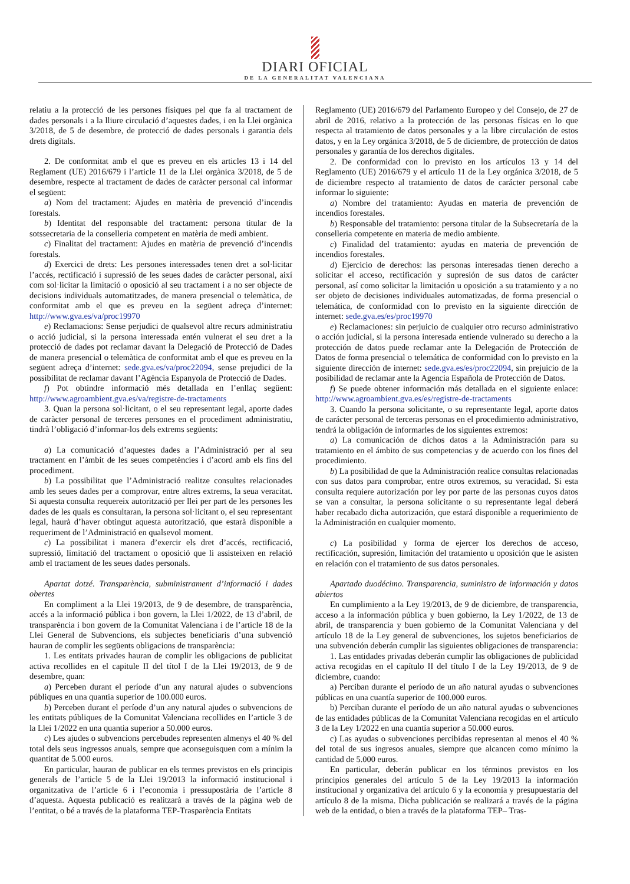DIARI OFICIAL
DE LA GENERALITAT VALENCIANA
relatiu a la protecció de les persones físiques pel que fa al tractament de dades personals i a la lliure circulació d’aquestes dades, i en la Llei orgànica 3/2018, de 5 de desembre, de protecció de dades personals i garantia dels drets digitals.
2. De conformitat amb el que es preveu en els articles 13 i 14 del Reglament (UE) 2016/679 i l’article 11 de la Llei orgànica 3/2018, de 5 de desembre, respecte al tractament de dades de caràcter personal cal informar el següent:
a) Nom del tractament: Ajudes en matèria de prevenció d’incendis forestals.
b) Identitat del responsable del tractament: persona titular de la sotssecretaria de la conselleria competent en matèria de medi ambient.
c) Finalitat del tractament: Ajudes en matèria de prevenció d’incendis forestals.
d) Exercici de drets: Les persones interessades tenen dret a sol·licitar l’accés, rectificació i supressió de les seues dades de caràcter personal, així com sol·licitar la limitació o oposició al seu tractament i a no ser objecte de decisions individuals automatitzades, de manera presencial o telemàtica, de conformitat amb el que es preveu en la següent adreça d’internet: http://www.gva.es/va/proc19970
e) Reclamacions: Sense perjudici de qualsevol altre recurs administratiu o acció judicial, si la persona interessada entén vulnerat el seu dret a la protecció de dades pot reclamar davant la Delegació de Protecció de Dades de manera presencial o telemàtica de conformitat amb el que es preveu en la següent adreça d’internet: sede.gva.es/va/proc22094, sense prejudici de la possibilitat de reclamar davant l’Agència Espanyola de Protecció de Dades.
f) Pot obtindre informació més detallada en l’enllaç següent: http://www.agroambient.gva.es/va/registre-de-tractaments
3. Quan la persona sol·licitant, o el seu representant legal, aporte dades de caràcter personal de terceres persones en el procediment administratiu, tindrà l’obligació d’informar-los dels extrems següents:
a) La comunicació d’aquestes dades a l’Administració per al seu tractament en l’àmbit de les seues competències i d’acord amb els fins del procediment.
b) La possibilitat que l’Administració realitze consultes relacionades amb les seues dades per a comprovar, entre altres extrems, la seua veracitat. Si aquesta consulta requereix autorització per llei per part de les persones les dades de les quals es consultaran, la persona sol·licitant o, el seu representant legal, haurà d’haver obtingut aquesta autorització, que estarà disponible a requeriment de l’Administració en qualsevol moment.
c) La possibilitat i manera d’exercir els dret d’accés, rectificació, supressió, limitació del tractament o oposició que li assisteixen en relació amb el tractament de les seues dades personals.
Apartat dotzé. Transparència, subministrament d’informació i dades obertes
En compliment a la Llei 19/2013, de 9 de desembre, de transparència, accés a la informació pública i bon govern, la Llei 1/2022, de 13 d’abril, de transparència i bon govern de la Comunitat Valenciana i de l’article 18 de la Llei General de Subvencions, els subjectes beneficiaris d’una subvenció hauran de complir les següents obligacions de transparència:
1. Les entitats privades hauran de complir les obligacions de publicitat activa recollides en el capitule II del títol I de la Llei 19/2013, de 9 de desembre, quan:
a) Perceben durant el període d’un any natural ajudes o subvencions públiques en una quantia superior de 100.000 euros.
b) Perceben durant el període d’un any natural ajudes o subvencions de les entitats públiques de la Comunitat Valenciana recollides en l’article 3 de la Llei 1/2022 en una quantia superior a 50.000 euros.
c) Les ajudes o subvencions percebudes representen almenys el 40 % del total dels seus ingressos anuals, sempre que aconseguisquen com a mínim la quantitat de 5.000 euros.
En particular, hauran de publicar en els termes previstos en els principis generals de l’article 5 de la Llei 19/2013 la informació institucional i organitzativa de l’article 6 i l’economia i pressupostària de l’article 8 d’aquesta. Aquesta publicació es realitzarà a través de la pàgina web de l’entitat, o bé a través de la plataforma TEP-Trasparència Entitats
Reglamento (UE) 2016/679 del Parlamento Europeo y del Consejo, de 27 de abril de 2016, relativo a la protección de las personas físicas en lo que respecta al tratamiento de datos personales y a la libre circulación de estos datos, y en la Ley orgánica 3/2018, de 5 de diciembre, de protección de datos personales y garantía de los derechos digitales.
2. De conformidad con lo previsto en los artículos 13 y 14 del Reglamento (UE) 2016/679 y el artículo 11 de la Ley orgánica 3/2018, de 5 de diciembre respecto al tratamiento de datos de carácter personal cabe informar lo siguiente:
a) Nombre del tratamiento: Ayudas en materia de prevención de incendios forestales.
b) Responsable del tratamiento: persona titular de la Subsecretaría de la conselleria competente en materia de medio ambiente.
c) Finalidad del tratamiento: ayudas en materia de prevención de incendios forestales.
d) Ejercicio de derechos: las personas interesadas tienen derecho a solicitar el acceso, rectificación y supresión de sus datos de carácter personal, así como solicitar la limitación u oposición a su tratamiento y a no ser objeto de decisiones individuales automatizadas, de forma presencial o telemática, de conformidad con lo previsto en la siguiente dirección de internet: sede.gva.es/es/proc19970
e) Reclamaciones: sin perjuicio de cualquier otro recurso administrativo o acción judicial, si la persona interesada entiende vulnerado su derecho a la protección de datos puede reclamar ante la Delegación de Protección de Datos de forma presencial o telemática de conformidad con lo previsto en la siguiente dirección de internet: sede.gva.es/es/proc22094, sin prejuicio de la posibilidad de reclamar ante la Agencia Española de Protección de Datos.
f) Se puede obtener información más detallada en el siguiente enlace: http://www.agroambient.gva.es/es/registre-de-tractaments
3. Cuando la persona solicitante, o su representante legal, aporte datos de carácter personal de terceras personas en el procedimiento administrativo, tendrá la obligación de informarles de los siguientes extremos:
a) La comunicación de dichos datos a la Administración para su tratamiento en el ámbito de sus competencias y de acuerdo con los fines del procedimiento.
b) La posibilidad de que la Administración realice consultas relacionadas con sus datos para comprobar, entre otros extremos, su veracidad. Si esta consulta requiere autorización por ley por parte de las personas cuyos datos se van a consultar, la persona solicitante o su representante legal deberá haber recabado dicha autorización, que estará disponible a requerimiento de la Administración en cualquier momento.
c) La posibilidad y forma de ejercer los derechos de acceso, rectificación, supresión, limitación del tratamiento u oposición que le asisten en relación con el tratamiento de sus datos personales.
Apartado duodécimo. Transparencia, suministro de información y datos abiertos
En cumplimiento a la Ley 19/2013, de 9 de diciembre, de transparencia, acceso a la información pública y buen gobierno, la Ley 1/2022, de 13 de abril, de transparencia y buen gobierno de la Comunitat Valenciana y del artículo 18 de la Ley general de subvenciones, los sujetos beneficiarios de una subvención deberán cumplir las siguientes obligaciones de transparencia:
1. Las entidades privadas deberán cumplir las obligaciones de publicidad activa recogidas en el capítulo II del título I de la Ley 19/2013, de 9 de diciembre, cuando:
a) Perciban durante el período de un año natural ayudas o subvenciones públicas en una cuantía superior de 100.000 euros.
b) Perciban durante el período de un año natural ayudas o subvenciones de las entidades públicas de la Comunitat Valenciana recogidas en el artículo 3 de la Ley 1/2022 en una cuantía superior a 50.000 euros.
c) Las ayudas o subvenciones percibidas representan al menos el 40 % del total de sus ingresos anuales, siempre que alcancen como mínimo la cantidad de 5.000 euros.
En particular, deberán publicar en los términos previstos en los principios generales del artículo 5 de la Ley 19/2013 la información institucional y organizativa del artículo 6 y la economía y presupuestaria del artículo 8 de la misma. Dicha publicación se realizará a través de la página web de la entidad, o bien a través de la plataforma TEP– Tras-